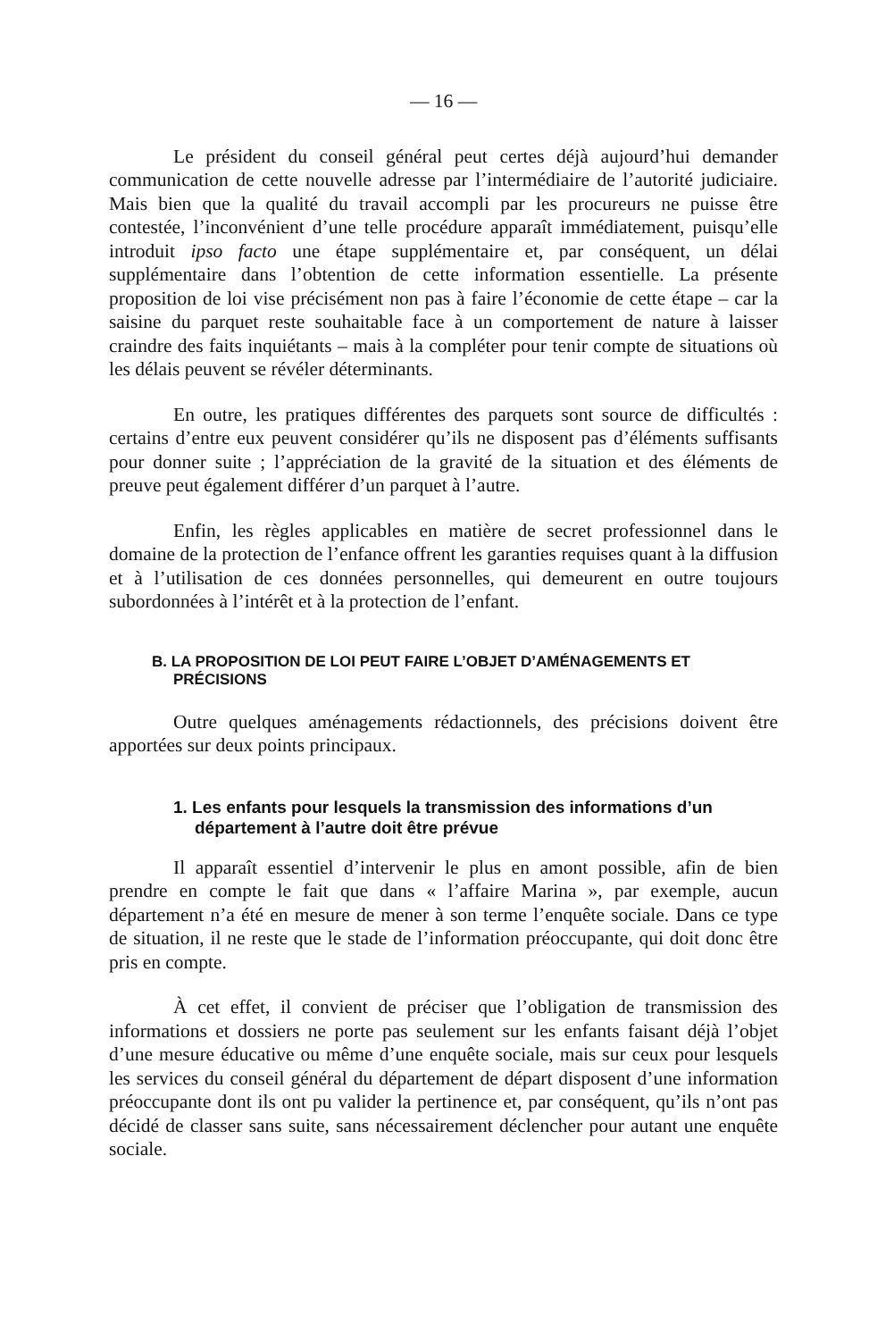— 16 —
Le président du conseil général peut certes déjà aujourd’hui demander communication de cette nouvelle adresse par l’intermédiaire de l’autorité judiciaire. Mais bien que la qualité du travail accompli par les procureurs ne puisse être contestée, l’inconvénient d’une telle procédure apparaît immédiatement, puisqu’elle introduit ipso facto une étape supplémentaire et, par conséquent, un délai supplémentaire dans l’obtention de cette information essentielle. La présente proposition de loi vise précisément non pas à faire l’économie de cette étape – car la saisine du parquet reste souhaitable face à un comportement de nature à laisser craindre des faits inquiétants – mais à la compléter pour tenir compte de situations où les délais peuvent se révéler déterminants.
En outre, les pratiques différentes des parquets sont source de difficultés : certains d’entre eux peuvent considérer qu’ils ne disposent pas d’éléments suffisants pour donner suite ; l’appréciation de la gravité de la situation et des éléments de preuve peut également différer d’un parquet à l’autre.
Enfin, les règles applicables en matière de secret professionnel dans le domaine de la protection de l’enfance offrent les garanties requises quant à la diffusion et à l’utilisation de ces données personnelles, qui demeurent en outre toujours subordonnées à l’intérêt et à la protection de l’enfant.
B. LA PROPOSITION DE LOI PEUT FAIRE L’OBJET D’AMÉNAGEMENTS ET PRÉCISIONS
Outre quelques aménagements rédactionnels, des précisions doivent être apportées sur deux points principaux.
1. Les enfants pour lesquels la transmission des informations d’un département à l’autre doit être prévue
Il apparaît essentiel d’intervenir le plus en amont possible, afin de bien prendre en compte le fait que dans « l’affaire Marina », par exemple, aucun département n’a été en mesure de mener à son terme l’enquête sociale. Dans ce type de situation, il ne reste que le stade de l’information préoccupante, qui doit donc être pris en compte.
À cet effet, il convient de préciser que l’obligation de transmission des informations et dossiers ne porte pas seulement sur les enfants faisant déjà l’objet d’une mesure éducative ou même d’une enquête sociale, mais sur ceux pour lesquels les services du conseil général du département de départ disposent d’une information préoccupante dont ils ont pu valider la pertinence et, par conséquent, qu’ils n’ont pas décidé de classer sans suite, sans nécessairement déclencher pour autant une enquête sociale.